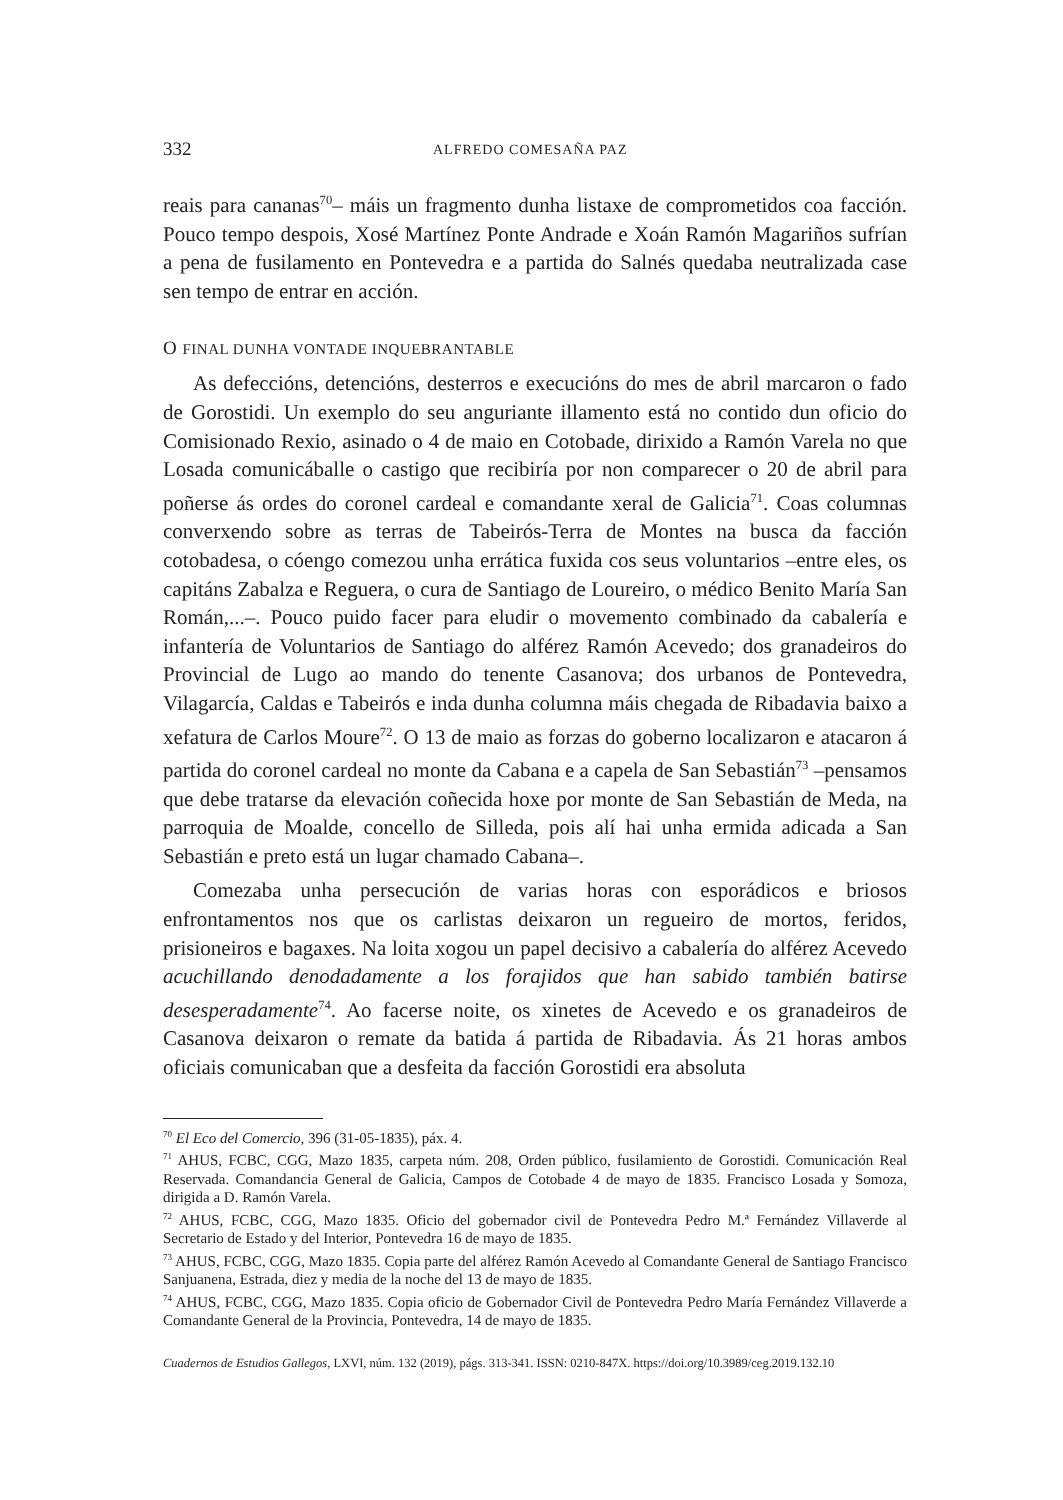332 ALFREDO COMESAÑA PAZ
reais para cananas<sup>70</sup>– máis un fragmento dunha listaxe de comprometidos coa facción. Pouco tempo despois, Xosé Martínez Ponte Andrade e Xoán Ramón Magariños sufrían a pena de fusilamento en Pontevedra e a partida do Salnés quedaba neutralizada case sen tempo de entrar en acción.
O FINAL DUNHA VONTADE INQUEBRANTABLE
As defeccións, detencións, desterros e execucións do mes de abril marcaron o fado de Gorostidi. Un exemplo do seu anguriante illamento está no contido dun oficio do Comisionado Rexio, asinado o 4 de maio en Cotobade, dirixido a Ramón Varela no que Losada comunicáballe o castigo que recibiría por non comparecer o 20 de abril para poñerse ás ordes do coronel cardeal e comandante xeral de Galicia<sup>71</sup>. Coas columnas converxendo sobre as terras de Tabeirós-Terra de Montes na busca da facción cotobadesa, o cóengo comezou unha errática fuxida cos seus voluntarios –entre eles, os capitáns Zabalza e Reguera, o cura de Santiago de Loureiro, o médico Benito María San Román,...–. Pouco puido facer para eludir o movemento combinado da cabalería e infantería de Voluntarios de Santiago do alférez Ramón Acevedo; dos granadeiros do Provincial de Lugo ao mando do tenente Casanova; dos urbanos de Pontevedra, Vilagarcía, Caldas e Tabeirós e inda dunha columna máis chegada de Ribadavia baixo a xefatura de Carlos Moure<sup>72</sup>. O 13 de maio as forzas do goberno localizaron e atacaron á partida do coronel cardeal no monte da Cabana e a capela de San Sebastián<sup>73</sup> –pensamos que debe tratarse da elevación coñecida hoxe por monte de San Sebastián de Meda, na parroquia de Moalde, concello de Silleda, pois alí hai unha ermida adicada a San Sebastián e preto está un lugar chamado Cabana–.
Comezaba unha persecución de varias horas con esporádicos e briosos enfrontamentos nos que os carlistas deixaron un regueiro de mortos, feridos, prisioneiros e bagaxes. Na loita xogou un papel decisivo a cabalería do alférez Acevedo acuchillando denodadamente a los forajidos que han sabido también batirse desesperadamente<sup>74</sup>. Ao facerse noite, os xinetes de Acevedo e os granadeiros de Casanova deixaron o remate da batida á partida de Ribadavia. Ás 21 horas ambos oficiais comunicaban que a desfeita da facción Gorostidi era absoluta
<sup>70</sup> El Eco del Comercio, 396 (31-05-1835), páx. 4.
<sup>71</sup> AHUS, FCBC, CGG, Mazo 1835, carpeta núm. 208, Orden público, fusilamiento de Gorostidi. Comunicación Real Reservada. Comandancia General de Galicia, Campos de Cotobade 4 de mayo de 1835. Francisco Losada y Somoza, dirigida a D. Ramón Varela.
<sup>72</sup> AHUS, FCBC, CGG, Mazo 1835. Oficio del gobernador civil de Pontevedra Pedro M.ª Fernández Villaverde al Secretario de Estado y del Interior, Pontevedra 16 de mayo de 1835.
<sup>73</sup> AHUS, FCBC, CGG, Mazo 1835. Copia parte del alférez Ramón Acevedo al Comandante General de Santiago Francisco Sanjuanena, Estrada, diez y media de la noche del 13 de mayo de 1835.
<sup>74</sup> AHUS, FCBC, CGG, Mazo 1835. Copia oficio de Gobernador Civil de Pontevedra Pedro María Fernández Villaverde a Comandante General de la Provincia, Pontevedra, 14 de mayo de 1835.
Cuadernos de Estudios Gallegos, LXVI, núm. 132 (2019), págs. 313-341. ISSN: 0210-847X. https://doi.org/10.3989/ceg.2019.132.10